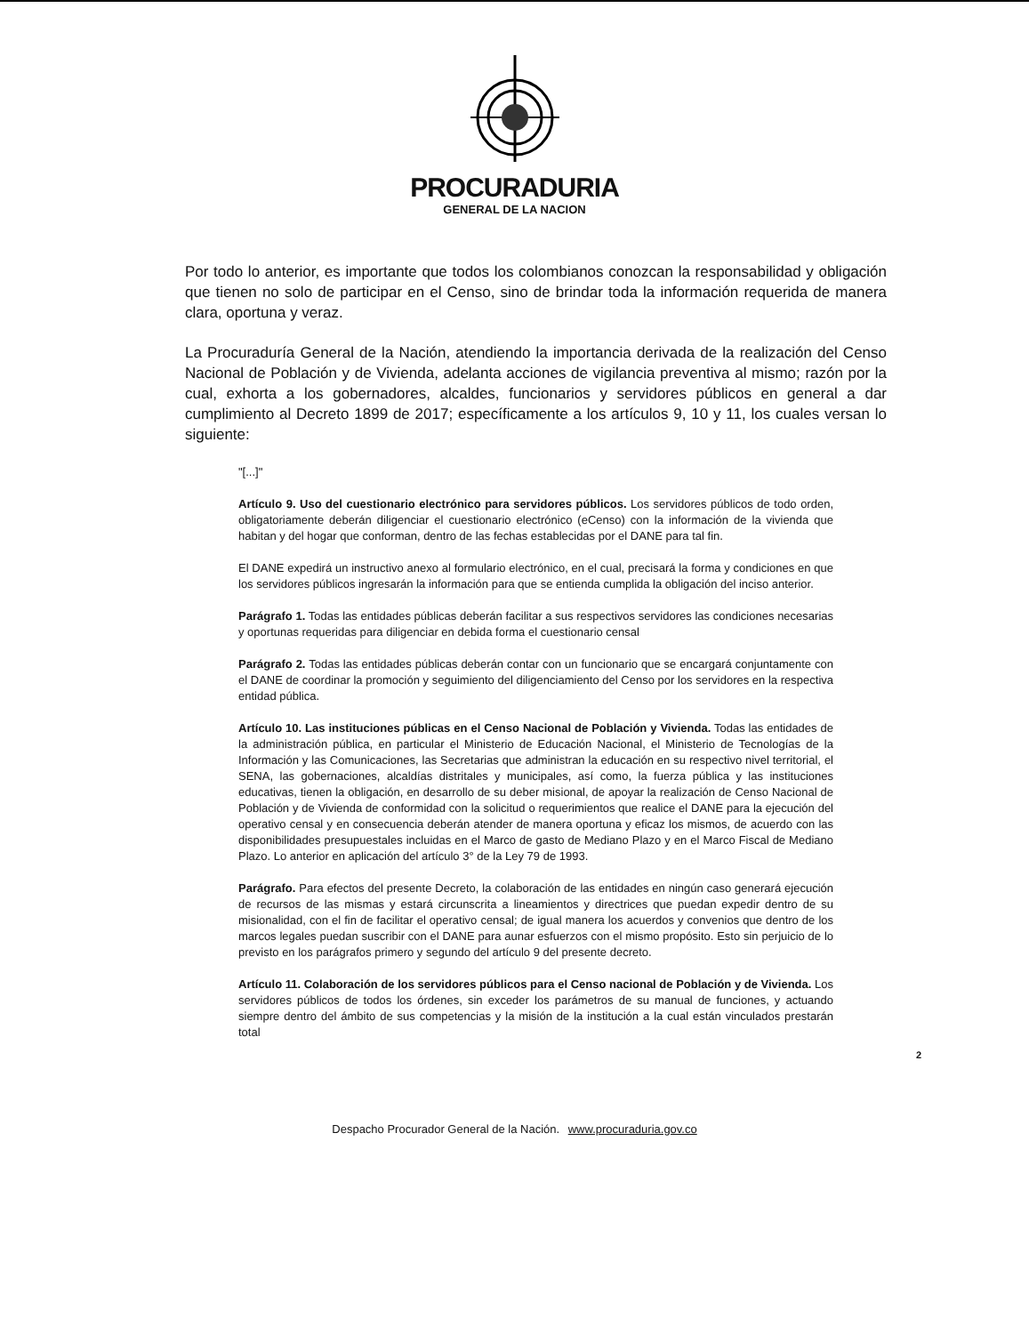PROCURADURIA
GENERAL DE LA NACION
Por todo lo anterior, es importante que todos los colombianos conozcan la responsabilidad y obligación que tienen no solo de participar en el Censo, sino de brindar toda la información requerida de manera clara, oportuna y veraz.
La Procuraduría General de la Nación, atendiendo la importancia derivada de la realización del Censo Nacional de Población y de Vivienda, adelanta acciones de vigilancia preventiva al mismo; razón por la cual, exhorta a los gobernadores, alcaldes, funcionarios y servidores públicos en general a dar cumplimiento al Decreto 1899 de 2017; específicamente a los artículos 9, 10 y 11, los cuales versan lo siguiente:
"[...]"
Artículo 9. Uso del cuestionario electrónico para servidores públicos. Los servidores públicos de todo orden, obligatoriamente deberán diligenciar el cuestionario electrónico (eCenso) con la información de la vivienda que habitan y del hogar que conforman, dentro de las fechas establecidas por el DANE para tal fin.
El DANE expedirá un instructivo anexo al formulario electrónico, en el cual, precisará la forma y condiciones en que los servidores públicos ingresarán la información para que se entienda cumplida la obligación del inciso anterior.
Parágrafo 1. Todas las entidades públicas deberán facilitar a sus respectivos servidores las condiciones necesarias y oportunas requeridas para diligenciar en debida forma el cuestionario censal
Parágrafo 2. Todas las entidades públicas deberán contar con un funcionario que se encargará conjuntamente con el DANE de coordinar la promoción y seguimiento del diligenciamiento del Censo por los servidores en la respectiva entidad pública.
Artículo 10. Las instituciones públicas en el Censo Nacional de Población y Vivienda. Todas las entidades de la administración pública, en particular el Ministerio de Educación Nacional, el Ministerio de Tecnologías de la Información y las Comunicaciones, las Secretarias que administran la educación en su respectivo nivel territorial, el SENA, las gobernaciones, alcaldías distritales y municipales, así como, la fuerza pública y las instituciones educativas, tienen la obligación, en desarrollo de su deber misional, de apoyar la realización de Censo Nacional de Población y de Vivienda de conformidad con la solicitud o requerimientos que realice el DANE para la ejecución del operativo censal y en consecuencia deberán atender de manera oportuna y eficaz los mismos, de acuerdo con las disponibilidades presupuestales incluidas en el Marco de gasto de Mediano Plazo y en el Marco Fiscal de Mediano Plazo. Lo anterior en aplicación del artículo 3° de la Ley 79 de 1993.
Parágrafo. Para efectos del presente Decreto, la colaboración de las entidades en ningún caso generará ejecución de recursos de las mismas y estará circunscrita a lineamientos y directrices que puedan expedir dentro de su misionalidad, con el fin de facilitar el operativo censal; de igual manera los acuerdos y convenios que dentro de los marcos legales puedan suscribir con el DANE para aunar esfuerzos con el mismo propósito. Esto sin perjuicio de lo previsto en los parágrafos primero y segundo del artículo 9 del presente decreto.
Artículo 11. Colaboración de los servidores públicos para el Censo nacional de Población y de Vivienda. Los servidores públicos de todos los órdenes, sin exceder los parámetros de su manual de funciones, y actuando siempre dentro del ámbito de sus competencias y la misión de la institución a la cual están vinculados prestarán total
2
Despacho Procurador General de la Nación. www.procuraduria.gov.co